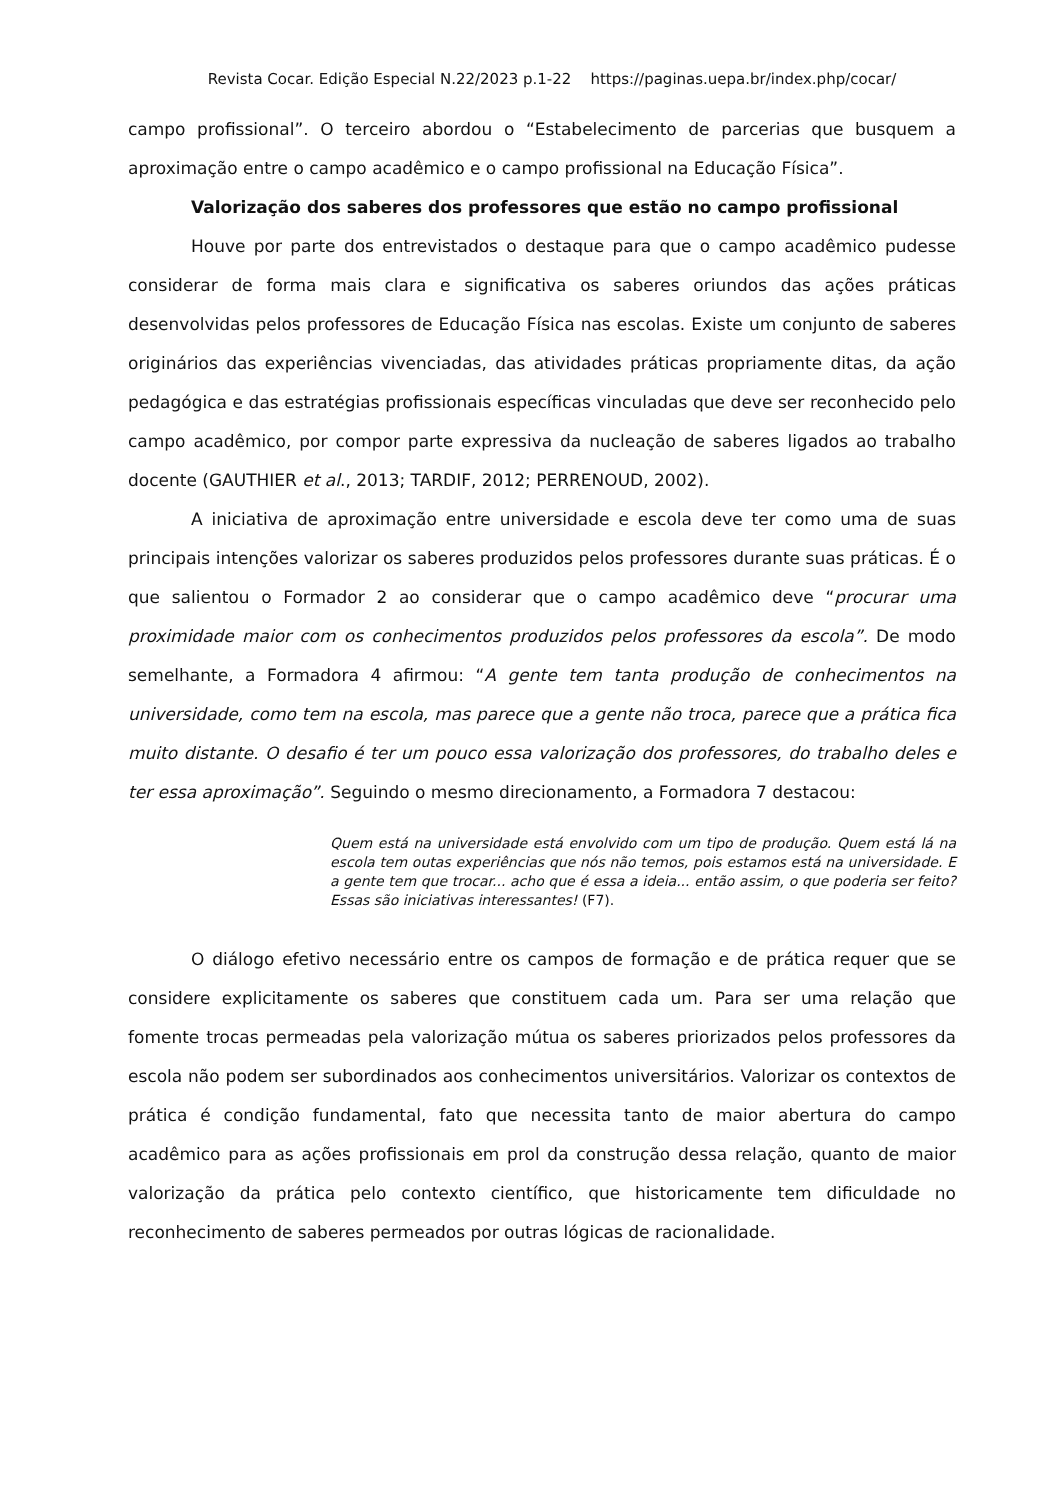Revista Cocar. Edição Especial N.22/2023 p.1-22 https://paginas.uepa.br/index.php/cocar/
campo profissional”. O terceiro abordou o “Estabelecimento de parcerias que busquem a aproximação entre o campo acadêmico e o campo profissional na Educação Física”.
Valorização dos saberes dos professores que estão no campo profissional
Houve por parte dos entrevistados o destaque para que o campo acadêmico pudesse considerar de forma mais clara e significativa os saberes oriundos das ações práticas desenvolvidas pelos professores de Educação Física nas escolas. Existe um conjunto de saberes originários das experiências vivenciadas, das atividades práticas propriamente ditas, da ação pedagógica e das estratégias profissionais específicas vinculadas que deve ser reconhecido pelo campo acadêmico, por compor parte expressiva da nucleação de saberes ligados ao trabalho docente (GAUTHIER et al., 2013; TARDIF, 2012; PERRENOUD, 2002).
A iniciativa de aproximação entre universidade e escola deve ter como uma de suas principais intenções valorizar os saberes produzidos pelos professores durante suas práticas. É o que salientou o Formador 2 ao considerar que o campo acadêmico deve “procurar uma proximidade maior com os conhecimentos produzidos pelos professores da escola”. De modo semelhante, a Formadora 4 afirmou: “A gente tem tanta produção de conhecimentos na universidade, como tem na escola, mas parece que a gente não troca, parece que a prática fica muito distante. O desafio é ter um pouco essa valorização dos professores, do trabalho deles e ter essa aproximação”. Seguindo o mesmo direcionamento, a Formadora 7 destacou:
Quem está na universidade está envolvido com um tipo de produção. Quem está lá na escola tem outas experiências que nós não temos, pois estamos está na universidade. E a gente tem que trocar... acho que é essa a ideia... então assim, o que poderia ser feito? Essas são iniciativas interessantes! (F7).
O diálogo efetivo necessário entre os campos de formação e de prática requer que se considere explicitamente os saberes que constituem cada um. Para ser uma relação que fomente trocas permeadas pela valorização mútua os saberes priorizados pelos professores da escola não podem ser subordinados aos conhecimentos universitários. Valorizar os contextos de prática é condição fundamental, fato que necessita tanto de maior abertura do campo acadêmico para as ações profissionais em prol da construção dessa relação, quanto de maior valorização da prática pelo contexto científico, que historicamente tem dificuldade no reconhecimento de saberes permeados por outras lógicas de racionalidade.